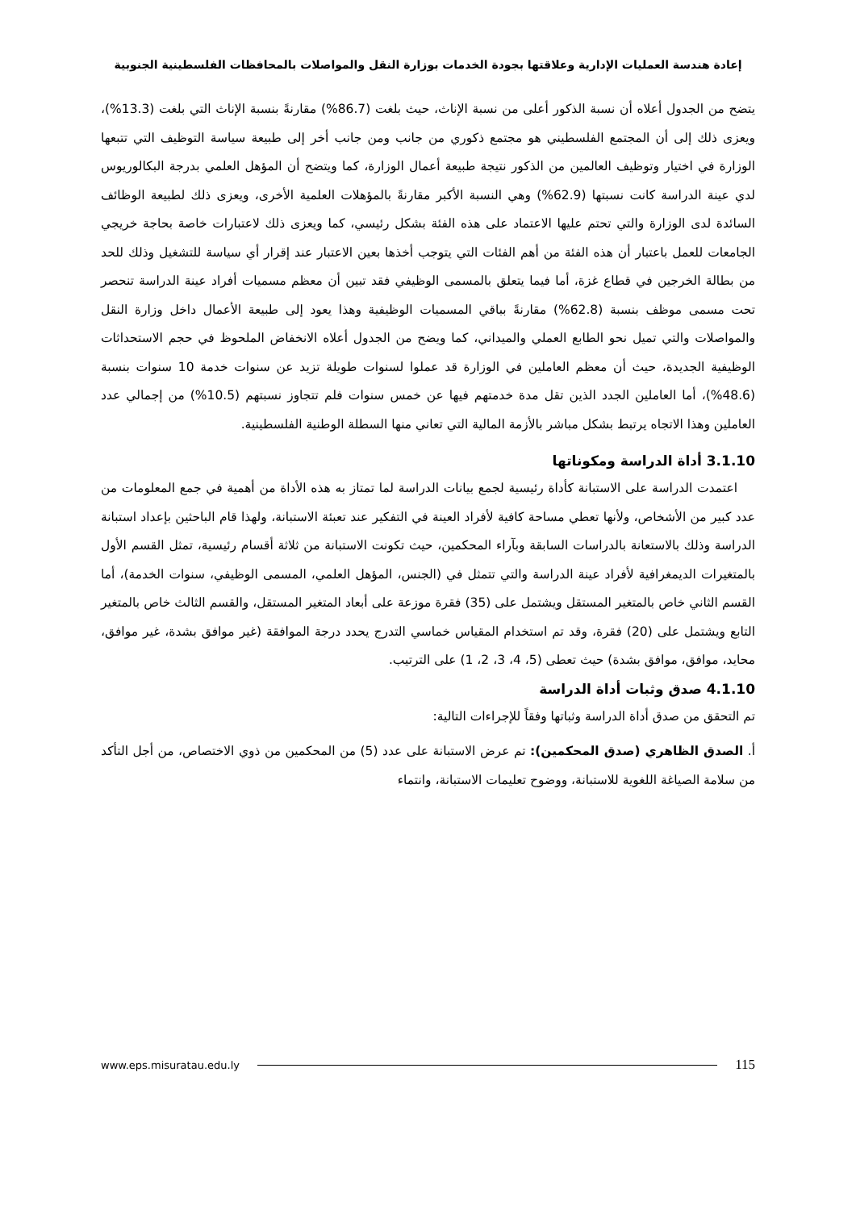إعادة هندسة العمليات الإدارية وعلاقتها بجودة الخدمات بوزارة النقل والمواصلات بالمحافظات الفلسطينية الجنوبية
يتضح من الجدول أعلاه أن نسبة الذكور أعلى من نسبة الإناث، حيث بلغت (86.7%) مقارنةً بنسبة الإناث التي بلغت (13.3%)، ويعزى ذلك إلى أن المجتمع الفلسطيني هو مجتمع ذكوري من جانب ومن جانب أخر إلى طبيعة سياسة التوظيف التي تتبعها الوزارة في اختيار وتوظيف العالمين من الذكور نتيجة طبيعة أعمال الوزارة، كما ويتضح أن المؤهل العلمي بدرجة البكالوريوس لدي عينة الدراسة كانت نسبتها (62.9%) وهي النسبة الأكبر مقارنةً بالمؤهلات العلمية الأخرى، ويعزى ذلك لطبيعة الوظائف السائدة لدى الوزارة والتي تحتم عليها الاعتماد على هذه الفئة بشكل رئيسي، كما ويعزى ذلك لاعتبارات خاصة بحاجة خريجي الجامعات للعمل باعتبار أن هذه الفئة من أهم الفئات التي يتوجب أخذها بعين الاعتبار عند إقرار أي سياسة للتشغيل وذلك للحد من بطالة الخرجين في قطاع غزة، أما فيما يتعلق بالمسمى الوظيفي فقد تبين أن معظم مسميات أفراد عينة الدراسة تنحصر تحت مسمى موظف بنسبة (62.8%) مقارنةً بباقي المسميات الوظيفية وهذا يعود إلى طبيعة الأعمال داخل وزارة النقل والمواصلات والتي تميل نحو الطابع العملي والميداني، كما ويضح من الجدول أعلاه الانخفاض الملحوظ في حجم الاستحداثات الوظيفية الجديدة، حيث أن معظم العاملين في الوزارة قد عملوا لسنوات طويلة تزيد عن سنوات خدمة 10 سنوات بنسبة (48.6%)، أما العاملين الجدد الذين تقل مدة خدمتهم فيها عن خمس سنوات فلم تتجاوز نسبتهم (10.5%) من إجمالي عدد العاملين وهذا الاتجاه يرتبط بشكل مباشر بالأزمة المالية التي تعاني منها السطلة الوطنية الفلسطينية.
3.1.10 أداة الدراسة ومكوناتها
اعتمدت الدراسة على الاستبانة كأداة رئيسية لجمع بيانات الدراسة لما تمتاز به هذه الأداة من أهمية في جمع المعلومات من عدد كبير من الأشخاص، ولأنها تعطي مساحة كافية لأفراد العينة في التفكير عند تعبئة الاستبانة، ولهذا قام الباحثين بإعداد استبانة الدراسة وذلك بالاستعانة بالدراسات السابقة وبآراء المحكمين، حيث تكونت الاستبانة من ثلاثة أقسام رئيسية، تمثل القسم الأول بالمتغيرات الديمغرافية لأفراد عينة الدراسة والتي تتمثل في (الجنس، المؤهل العلمي، المسمى الوظيفي، سنوات الخدمة)، أما القسم الثاني خاص بالمتغير المستقل ويشتمل على (35) فقرة موزعة على أبعاد المتغير المستقل، والقسم الثالث خاص بالمتغير التابع ويشتمل على (20) فقرة، وقد تم استخدام المقياس خماسي التدرج يحدد درجة الموافقة (غير موافق بشدة، غير موافق، محايد، موافق، موافق بشدة) حيث تعطى (5، 4، 3، 2، 1) على الترتيب.
4.1.10 صدق وثبات أداة الدراسة
تم التحقق من صدق أداة الدراسة وثباتها وفقاً للإجراءات التالية:
أ. الصدق الظاهري (صدق المحكمين): تم عرض الاستبانة على عدد (5) من المحكمين من ذوي الاختصاص، من أجل التأكد من سلامة الصياغة اللغوية للاستبانة، ووضوح تعليمات الاستبانة، وانتماء
www.eps.misuratau.edu.ly 115